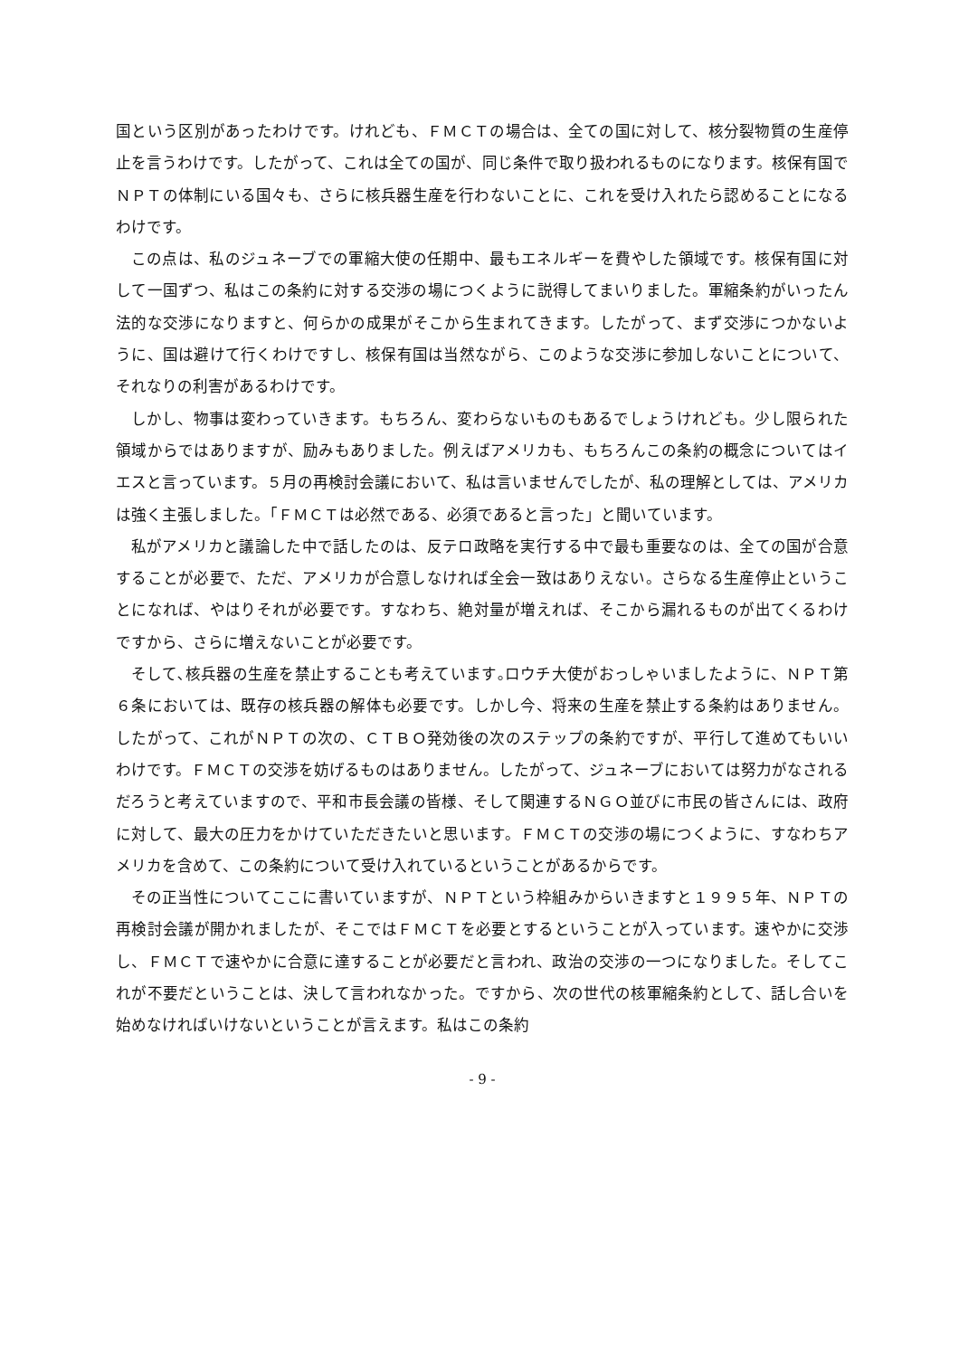国という区別があったわけです。けれども、ＦＭＣＴの場合は、全ての国に対して、核分裂物質の生産停止を言うわけです。したがって、これは全ての国が、同じ条件で取り扱われるものになります。核保有国でＮＰＴの体制にいる国々も、さらに核兵器生産を行わないことに、これを受け入れたら認めることになるわけです。
この点は、私のジュネーブでの軍縮大使の任期中、最もエネルギーを費やした領域です。核保有国に対して一国ずつ、私はこの条約に対する交渉の場につくように説得してまいりました。軍縮条約がいったん法的な交渉になりますと、何らかの成果がそこから生まれてきます。したがって、まず交渉につかないように、国は避けて行くわけですし、核保有国は当然ながら、このような交渉に参加しないことについて、それなりの利害があるわけです。
しかし、物事は変わっていきます。もちろん、変わらないものもあるでしょうけれども。少し限られた領域からではありますが、励みもありました。例えばアメリカも、もちろんこの条約の概念についてはイエスと言っています。５月の再検討会議において、私は言いませんでしたが、私の理解としては、アメリカは強く主張しました。「ＦＭＣＴは必然である、必須であると言った」と聞いています。
私がアメリカと議論した中で話したのは、反テロ政略を実行する中で最も重要なのは、全ての国が合意することが必要で、ただ、アメリカが合意しなければ全会一致はありえない。さらなる生産停止ということになれば、やはりそれが必要です。すなわち、絶対量が増えれば、そこから漏れるものが出てくるわけですから、さらに増えないことが必要です。
そして､核兵器の生産を禁止することも考えています｡ロウチ大使がおっしゃいましたように、ＮＰＴ第６条においては、既存の核兵器の解体も必要です。しかし今、将来の生産を禁止する条約はありません。したがって、これがＮＰＴの次の、ＣＴＢＯ発効後の次のステップの条約ですが、平行して進めてもいいわけです。ＦＭＣＴの交渉を妨げるものはありません。したがって、ジュネーブにおいては努力がなされるだろうと考えていますので、平和市長会議の皆様、そして関連するＮＧＯ並びに市民の皆さんには、政府に対して、最大の圧力をかけていただきたいと思います。ＦＭＣＴの交渉の場につくように、すなわちアメリカを含めて、この条約について受け入れているということがあるからです。
その正当性についてここに書いていますが、ＮＰＴという枠組みからいきますと１９９５年、ＮＰＴの再検討会議が開かれましたが、そこではＦＭＣＴを必要とするということが入っています。速やかに交渉し、ＦＭＣＴで速やかに合意に達することが必要だと言われ、政治の交渉の一つになりました。そしてこれが不要だということは、決して言われなかった。ですから、次の世代の核軍縮条約として、話し合いを始めなければいけないということが言えます。私はこの条約
- 9 -